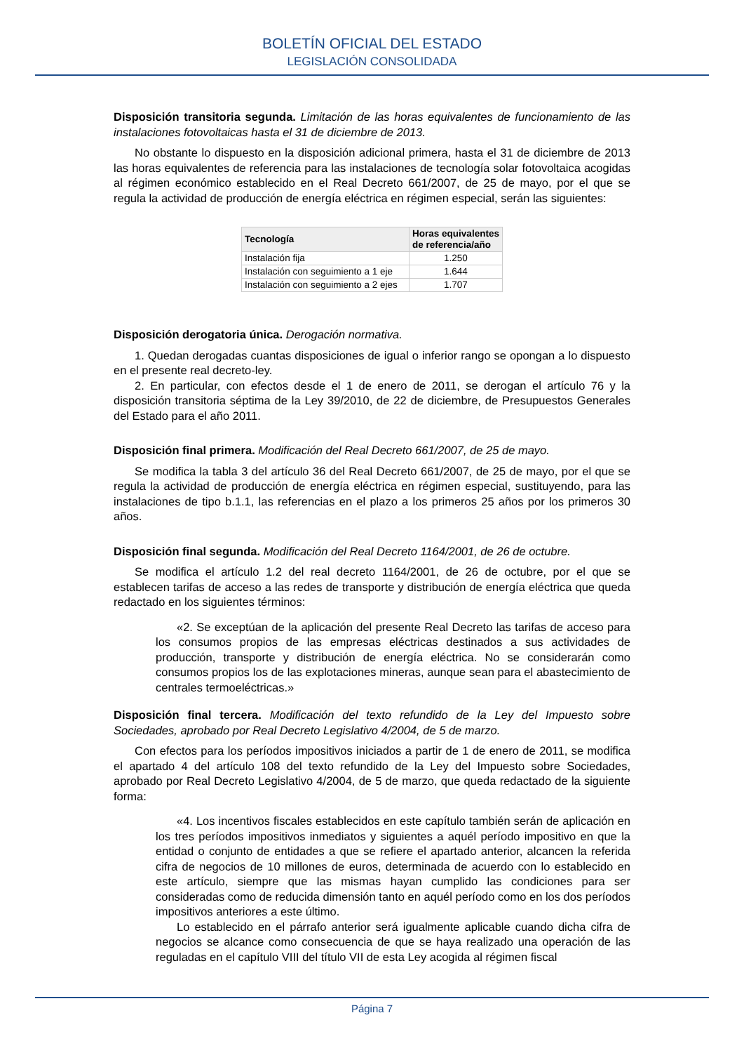BOLETÍN OFICIAL DEL ESTADO
LEGISLACIÓN CONSOLIDADA
Disposición transitoria segunda. Limitación de las horas equivalentes de funcionamiento de las instalaciones fotovoltaicas hasta el 31 de diciembre de 2013.
No obstante lo dispuesto en la disposición adicional primera, hasta el 31 de diciembre de 2013 las horas equivalentes de referencia para las instalaciones de tecnología solar fotovoltaica acogidas al régimen económico establecido en el Real Decreto 661/2007, de 25 de mayo, por el que se regula la actividad de producción de energía eléctrica en régimen especial, serán las siguientes:
| Tecnología | Horas equivalentes de referencia/año |
| --- | --- |
| Instalación fija | 1.250 |
| Instalación con seguimiento a 1 eje | 1.644 |
| Instalación con seguimiento a 2 ejes | 1.707 |
Disposición derogatoria única. Derogación normativa.
1. Quedan derogadas cuantas disposiciones de igual o inferior rango se opongan a lo dispuesto en el presente real decreto-ley.
2. En particular, con efectos desde el 1 de enero de 2011, se derogan el artículo 76 y la disposición transitoria séptima de la Ley 39/2010, de 22 de diciembre, de Presupuestos Generales del Estado para el año 2011.
Disposición final primera. Modificación del Real Decreto 661/2007, de 25 de mayo.
Se modifica la tabla 3 del artículo 36 del Real Decreto 661/2007, de 25 de mayo, por el que se regula la actividad de producción de energía eléctrica en régimen especial, sustituyendo, para las instalaciones de tipo b.1.1, las referencias en el plazo a los primeros 25 años por los primeros 30 años.
Disposición final segunda. Modificación del Real Decreto 1164/2001, de 26 de octubre.
Se modifica el artículo 1.2 del real decreto 1164/2001, de 26 de octubre, por el que se establecen tarifas de acceso a las redes de transporte y distribución de energía eléctrica que queda redactado en los siguientes términos:
«2. Se exceptúan de la aplicación del presente Real Decreto las tarifas de acceso para los consumos propios de las empresas eléctricas destinados a sus actividades de producción, transporte y distribución de energía eléctrica. No se considerarán como consumos propios los de las explotaciones mineras, aunque sean para el abastecimiento de centrales termoeléctricas.»
Disposición final tercera. Modificación del texto refundido de la Ley del Impuesto sobre Sociedades, aprobado por Real Decreto Legislativo 4/2004, de 5 de marzo.
Con efectos para los períodos impositivos iniciados a partir de 1 de enero de 2011, se modifica el apartado 4 del artículo 108 del texto refundido de la Ley del Impuesto sobre Sociedades, aprobado por Real Decreto Legislativo 4/2004, de 5 de marzo, que queda redactado de la siguiente forma:
«4. Los incentivos fiscales establecidos en este capítulo también serán de aplicación en los tres períodos impositivos inmediatos y siguientes a aquél período impositivo en que la entidad o conjunto de entidades a que se refiere el apartado anterior, alcancen la referida cifra de negocios de 10 millones de euros, determinada de acuerdo con lo establecido en este artículo, siempre que las mismas hayan cumplido las condiciones para ser consideradas como de reducida dimensión tanto en aquél período como en los dos períodos impositivos anteriores a este último.
Lo establecido en el párrafo anterior será igualmente aplicable cuando dicha cifra de negocios se alcance como consecuencia de que se haya realizado una operación de las reguladas en el capítulo VIII del título VII de esta Ley acogida al régimen fiscal
Página 7